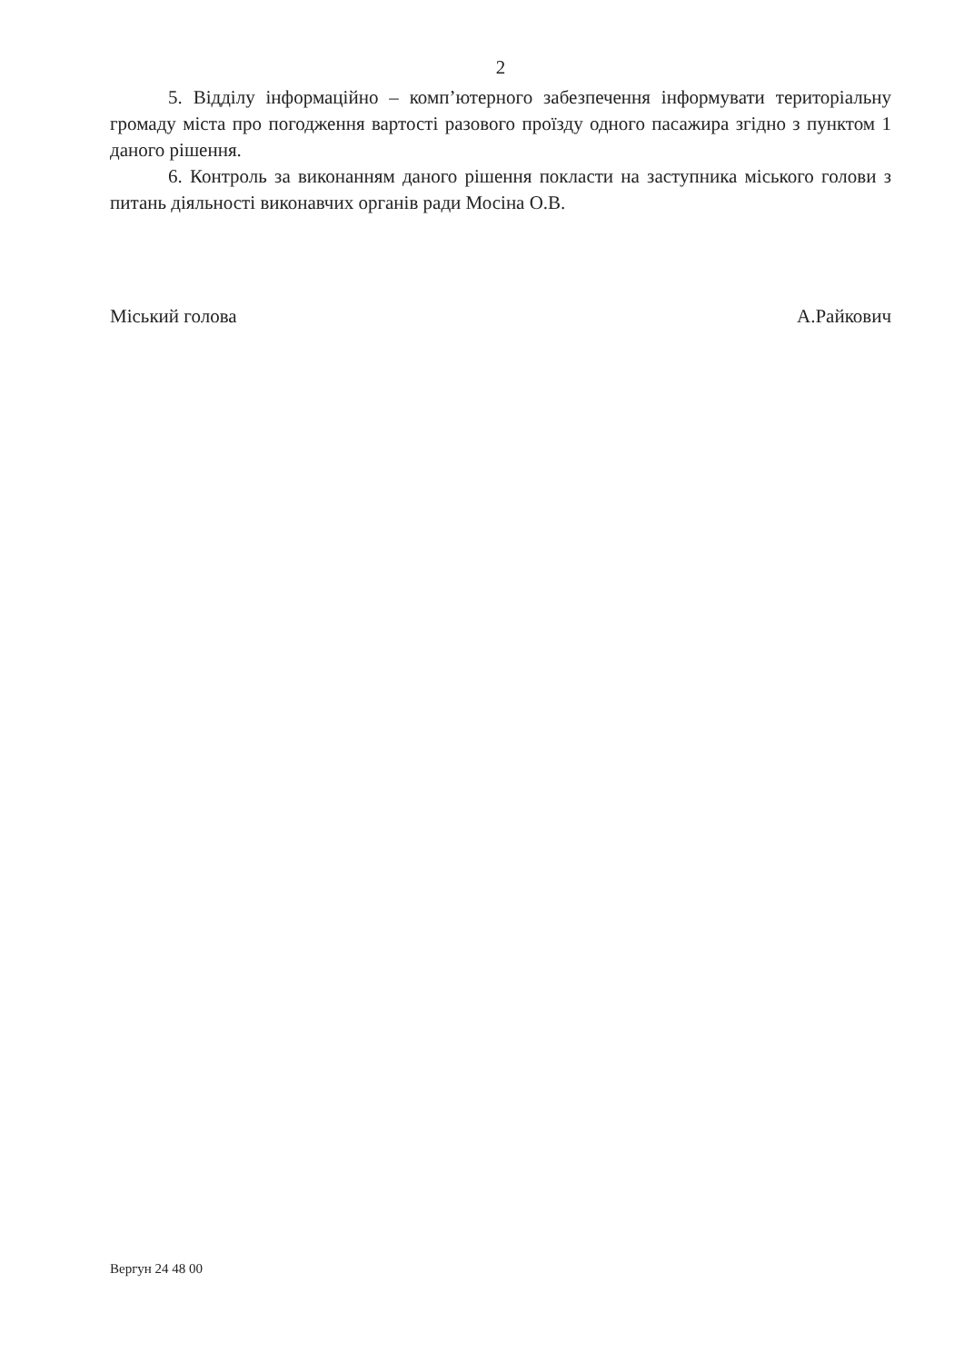2
5. Відділу інформаційно – комп’ютерного забезпечення інформувати територіальну громаду міста про погодження вартості разового проїзду одного пасажира згідно з пунктом 1 даного рішення.
6. Контроль за виконанням даного рішення покласти на заступника міського голови з питань діяльності виконавчих органів ради Мосіна О.В.
Міський голова А.Райкович
Вергун 24 48 00